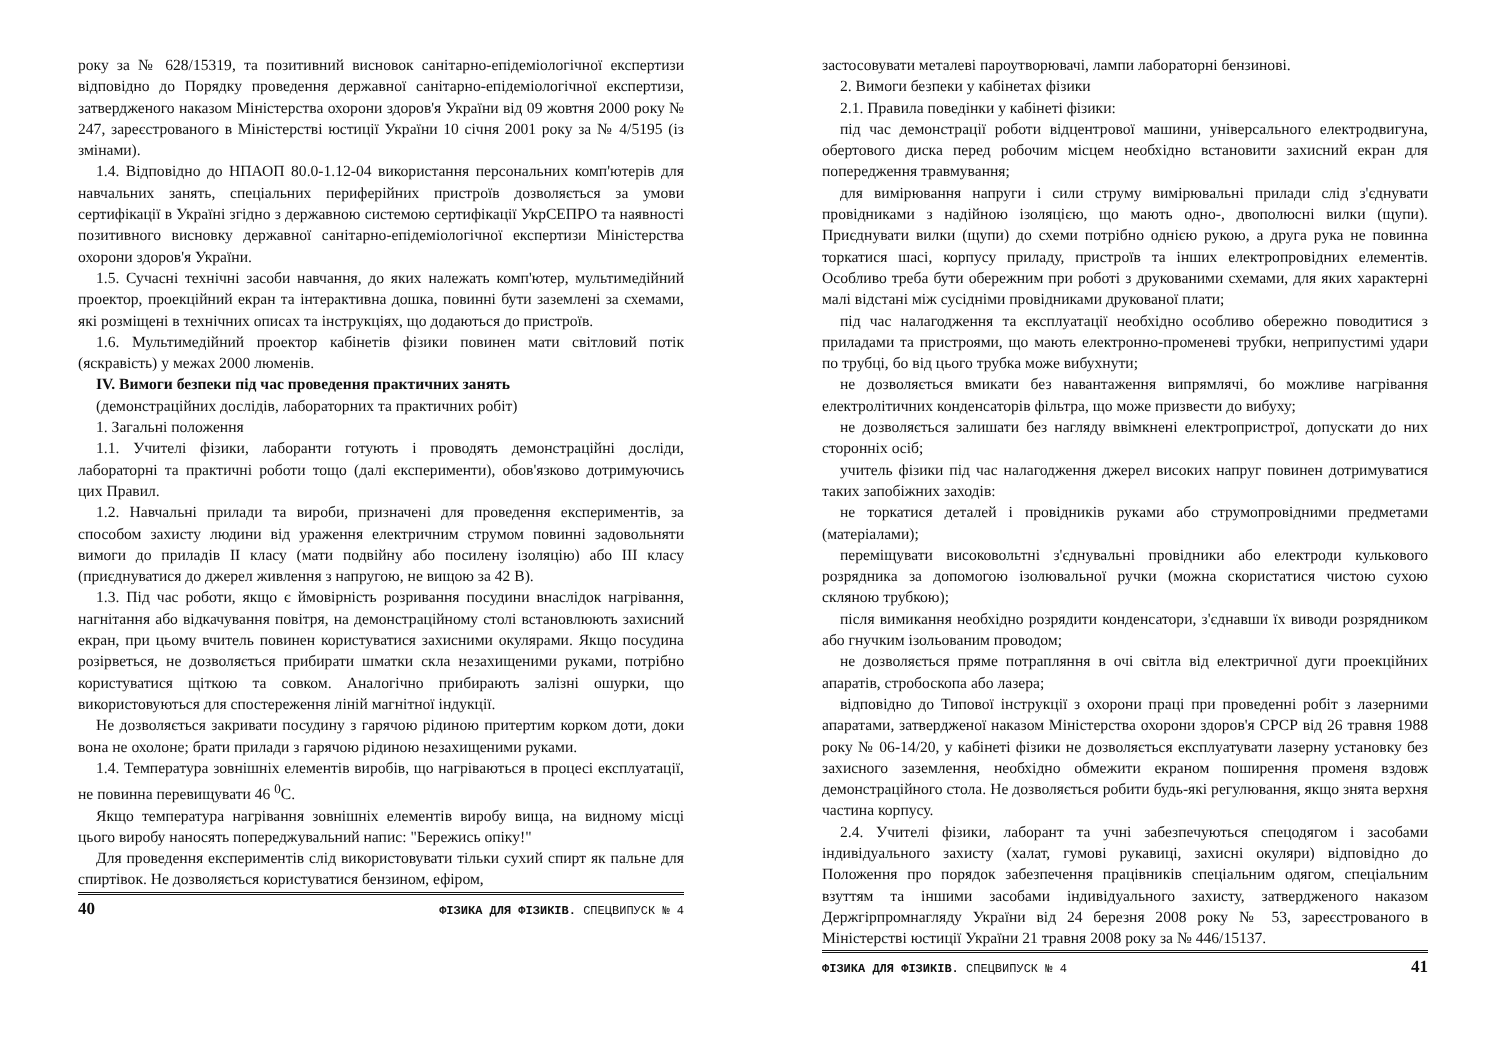року за № 628/15319, та позитивний висновок санітарно-епідеміологічної експертизи відповідно до Порядку проведення державної санітарно-епідеміологічної експертизи, затвердженого наказом Міністерства охорони здоров'я України від 09 жовтня 2000 року № 247, зареєстрованого в Міністерстві юстиції України 10 січня 2001 року за № 4/5195 (із змінами).
1.4. Відповідно до НПАОП 80.0-1.12-04 використання персональних комп'ютерів для навчальних занять, спеціальних периферійних пристроїв дозволяється за умови сертифікації в Україні згідно з державною системою сертифікації УкрСЕПРО та наявності позитивного висновку державної санітарно-епідеміологічної експертизи Міністерства охорони здоров'я України.
1.5. Сучасні технічні засоби навчання, до яких належать комп'ютер, мультимедійний проектор, проекційний екран та інтерактивна дошка, повинні бути заземлені за схемами, які розміщені в технічних описах та інструкціях, що додаються до пристроїв.
1.6. Мультимедійний проектор кабінетів фізики повинен мати світловий потік (яскравість) у межах 2000 люменів.
IV. Вимоги безпеки під час проведення практичних занять
(демонстраційних дослідів, лабораторних та практичних робіт)
1. Загальні положення
1.1. Учителі фізики, лаборанти готують і проводять демонстраційні досліди, лабораторні та практичні роботи тощо (далі експерименти), обов'язково дотримуючись цих Правил.
1.2. Навчальні прилади та вироби, призначені для проведення експериментів, за способом захисту людини від ураження електричним струмом повинні задовольняти вимоги до приладів II класу (мати подвійну або посилену ізоляцію) або III класу (приєднуватися до джерел живлення з напругою, не вищою за 42 В).
1.3. Під час роботи, якщо є ймовірність розривання посудини внаслідок нагрівання, нагнітання або відкачування повітря, на демонстраційному столі встановлюють захисний екран, при цьому вчитель повинен користуватися захисними окулярами. Якщо посудина розірветься, не дозволяється прибирати шматки скла незахищеними руками, потрібно користуватися щіткою та совком. Аналогічно прибирають залізні ошурки, що використовуються для спостереження ліній магнітної індукції.
Не дозволяється закривати посудину з гарячою рідиною притертим корком доти, доки вона не охолоне; брати прилади з гарячою рідиною незахищеними руками.
1.4. Температура зовнішніх елементів виробів, що нагріваються в процесі експлуатації, не повинна перевищувати 46 <sup>0</sup>С.
Якщо температура нагрівання зовнішніх елементів виробу вища, на видному місці цього виробу наносять попереджувальний напис: "Бережись опіку!"
Для проведення експериментів слід використовувати тільки сухий спирт як пальне для спиртівок. Не дозволяється користуватися бензином, ефіром,
40 ФІЗИКА ДЛЯ ФІЗИКІВ. СПЕЦВИПУСК № 4
застосовувати металеві пароутворювачі, лампи лабораторні бензинові.
2. Вимоги безпеки у кабінетах фізики
2.1. Правила поведінки у кабінеті фізики:
під час демонстрації роботи відцентрової машини, універсального електродвигуна, обертового диска перед робочим місцем необхідно встановити захисний екран для попередження травмування;
для вимірювання напруги і сили струму вимірювальні прилади слід з'єднувати провідниками з надійною ізоляцією, що мають одно-, двополюсні вилки (щупи). Приєднувати вилки (щупи) до схеми потрібно однією рукою, а друга рука не повинна торкатися шасі, корпусу приладу, пристроїв та інших електропровідних елементів. Особливо треба бути обережним при роботі з друкованими схемами, для яких характерні малі відстані між сусідніми провідниками друкованої плати;
під час налагодження та експлуатації необхідно особливо обережно поводитися з приладами та пристроями, що мають електронно-променеві трубки, неприпустимі удари по трубці, бо від цього трубка може вибухнути;
не дозволяється вмикати без навантаження випрямлячі, бо можливе нагрівання електролітичних конденсаторів фільтра, що може призвести до вибуху;
не дозволяється залишати без нагляду ввімкнені електропристрої, допускати до них сторонніх осіб;
учитель фізики під час налагодження джерел високих напруг повинен дотримуватися таких запобіжних заходів:
не торкатися деталей і провідників руками або струмопровідними предметами (матеріалами);
переміщувати високовольтні з'єднувальні провідники або електроди кулькового розрядника за допомогою ізолювальної ручки (можна скористатися чистою сухою скляною трубкою);
після вимикання необхідно розрядити конденсатори, з'єднавши їх виводи розрядником або гнучким ізольованим проводом;
не дозволяється пряме потрапляння в очі світла від електричної дуги проекційних апаратів, стробоскопа або лазера;
відповідно до Типової інструкції з охорони праці при проведенні робіт з лазерними апаратами, затвердженої наказом Міністерства охорони здоров'я СРСР від 26 травня 1988 року № 06-14/20, у кабінеті фізики не дозволяється експлуатувати лазерну установку без захисного заземлення, необхідно обмежити екраном поширення променя вздовж демонстраційного стола. Не дозволяється робити будь-які регулювання, якщо знята верхня частина корпусу.
2.4. Учителі фізики, лаборант та учні забезпечуються спецодягом і засобами індивідуального захисту (халат, гумові рукавиці, захисні окуляри) відповідно до Положення про порядок забезпечення працівників спеціальним одягом, спеціальним взуттям та іншими засобами індивідуального захисту, затвердженого наказом Держгірпромнагляду України від 24 березня 2008 року № 53, зареєстрованого в Міністерстві юстиції України 21 травня 2008 року за № 446/15137.
ФІЗИКА ДЛЯ ФІЗИКІВ. СПЕЦВИПУСК № 4 41